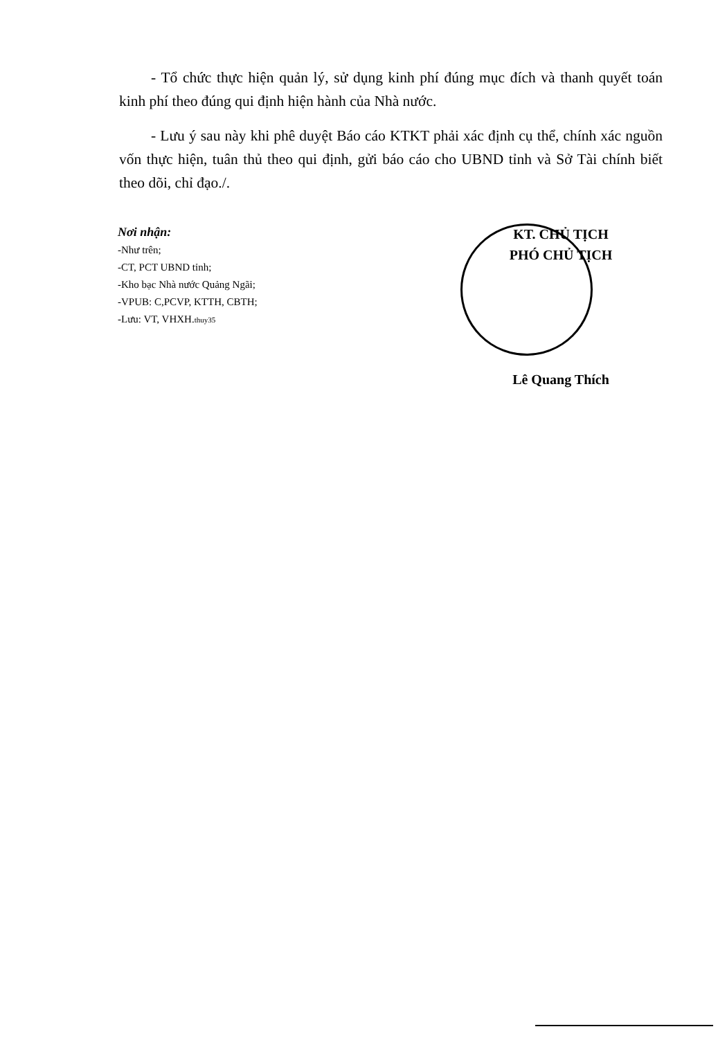- Tổ chức thực hiện quản lý, sử dụng kinh phí đúng mục đích và thanh quyết toán kinh phí theo đúng qui định hiện hành của Nhà nước.
- Lưu ý sau này khi phê duyệt Báo cáo KTKT phải xác định cụ thể, chính xác nguồn vốn thực hiện, tuân thủ theo qui định, gửi báo cáo cho UBND tỉnh và Sở Tài chính biết theo dõi, chỉ đạo./.
Nơi nhận:
-Như trên;
-CT, PCT UBND tỉnh;
-Kho bạc Nhà nước Quảng Ngãi;
-VPUB: C,PCVP, KTTH, CBTH;
-Lưu: VT, VHXH.thuy35
KT. CHỦ TỊCH
PHÓ CHỦ TỊCH
Lê Quang Thích